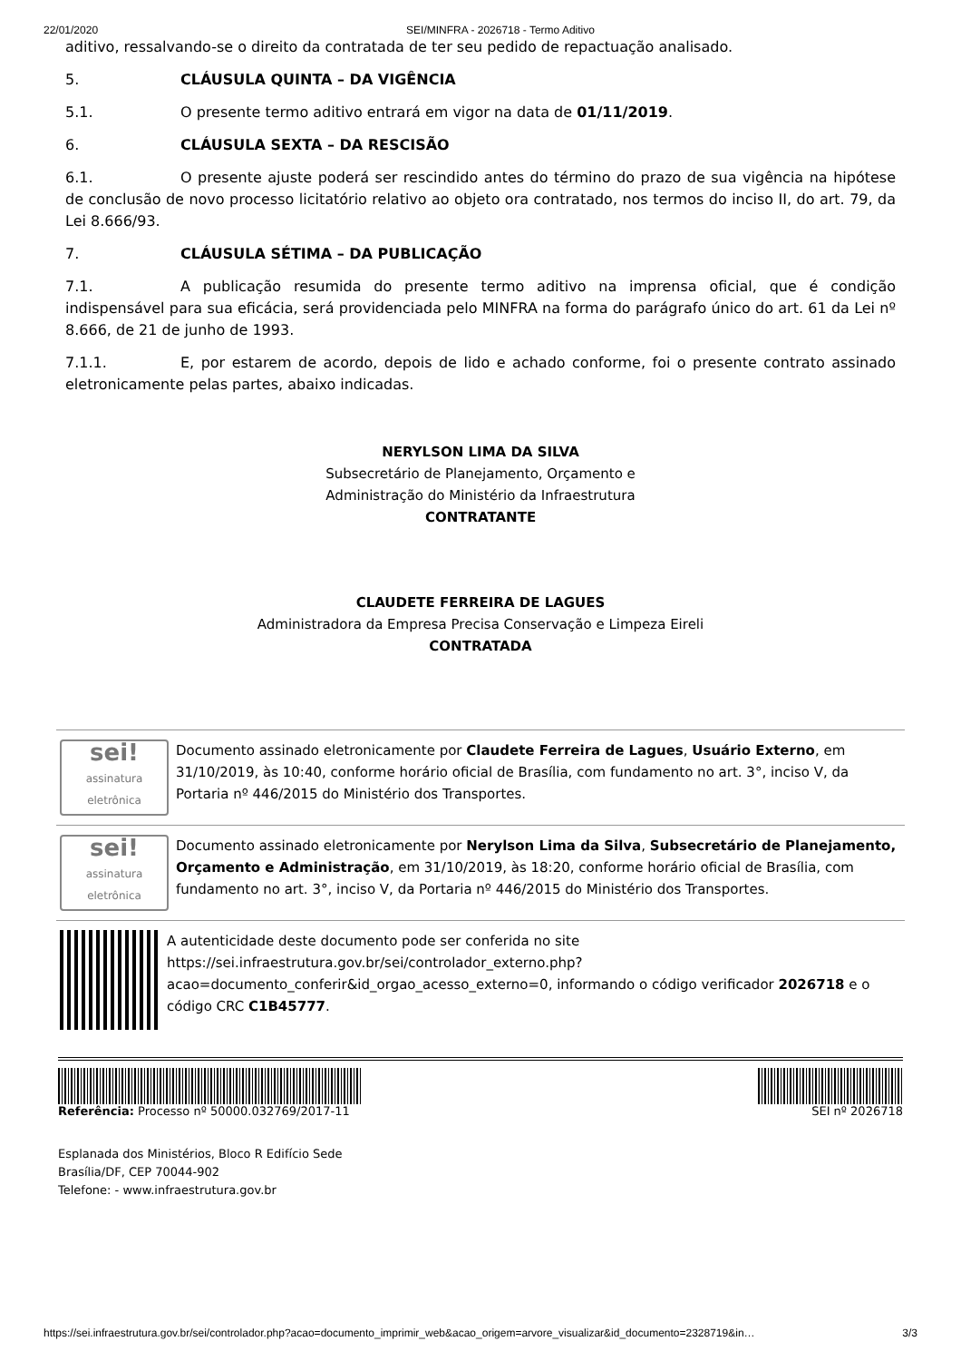22/01/2020 SEI/MINFRA - 2026718 - Termo Aditivo
aditivo, ressalvando-se o direito da contratada de ter seu pedido de repactuação analisado.
5. CLÁUSULA QUINTA – DA VIGÊNCIA
5.1. O presente termo aditivo entrará em vigor na data de 01/11/2019.
6. CLÁUSULA SEXTA – DA RESCISÃO
6.1. O presente ajuste poderá ser rescindido antes do término do prazo de sua vigência na hipótese de conclusão de novo processo licitatório relativo ao objeto ora contratado, nos termos do inciso II, do art. 79, da Lei 8.666/93.
7. CLÁUSULA SÉTIMA – DA PUBLICAÇÃO
7.1. A publicação resumida do presente termo aditivo na imprensa oficial, que é condição indispensável para sua eficácia, será providenciada pelo MINFRA na forma do parágrafo único do art. 61 da Lei nº 8.666, de 21 de junho de 1993.
7.1.1. E, por estarem de acordo, depois de lido e achado conforme, foi o presente contrato assinado eletronicamente pelas partes, abaixo indicadas.
NERYLSON LIMA DA SILVA
Subsecretário de Planejamento, Orçamento e
Administração do Ministério da Infraestrutura
CONTRATANTE
CLAUDETE FERREIRA DE LAGUES
Administradora da Empresa Precisa Conservação e Limpeza Eireli
CONTRATADA
sei!
assinatura eletrônica
Documento assinado eletronicamente por Claudete Ferreira de Lagues, Usuário Externo, em 31/10/2019, às 10:40, conforme horário oficial de Brasília, com fundamento no art. 3°, inciso V, da Portaria nº 446/2015 do Ministério dos Transportes.
sei!
assinatura eletrônica
Documento assinado eletronicamente por Nerylson Lima da Silva, Subsecretário de Planejamento, Orçamento e Administração, em 31/10/2019, às 18:20, conforme horário oficial de Brasília, com fundamento no art. 3°, inciso V, da Portaria nº 446/2015 do Ministério dos Transportes.
A autenticidade deste documento pode ser conferida no site https://sei.infraestrutura.gov.br/sei/controlador_externo.php?acao=documento_conferir&id_orgao_acesso_externo=0, informando o código verificador 2026718 e o código CRC C1B45777.
Referência: Processo nº 50000.032769/2017-11 SEI nº 2026718
Esplanada dos Ministérios, Bloco R Edifício Sede
Brasília/DF, CEP 70044-902
Telefone: - www.infraestrutura.gov.br
https://sei.infraestrutura.gov.br/sei/controlador.php?acao=documento_imprimir_web&acao_origem=arvore_visualizar&id_documento=2328719&in… 3/3